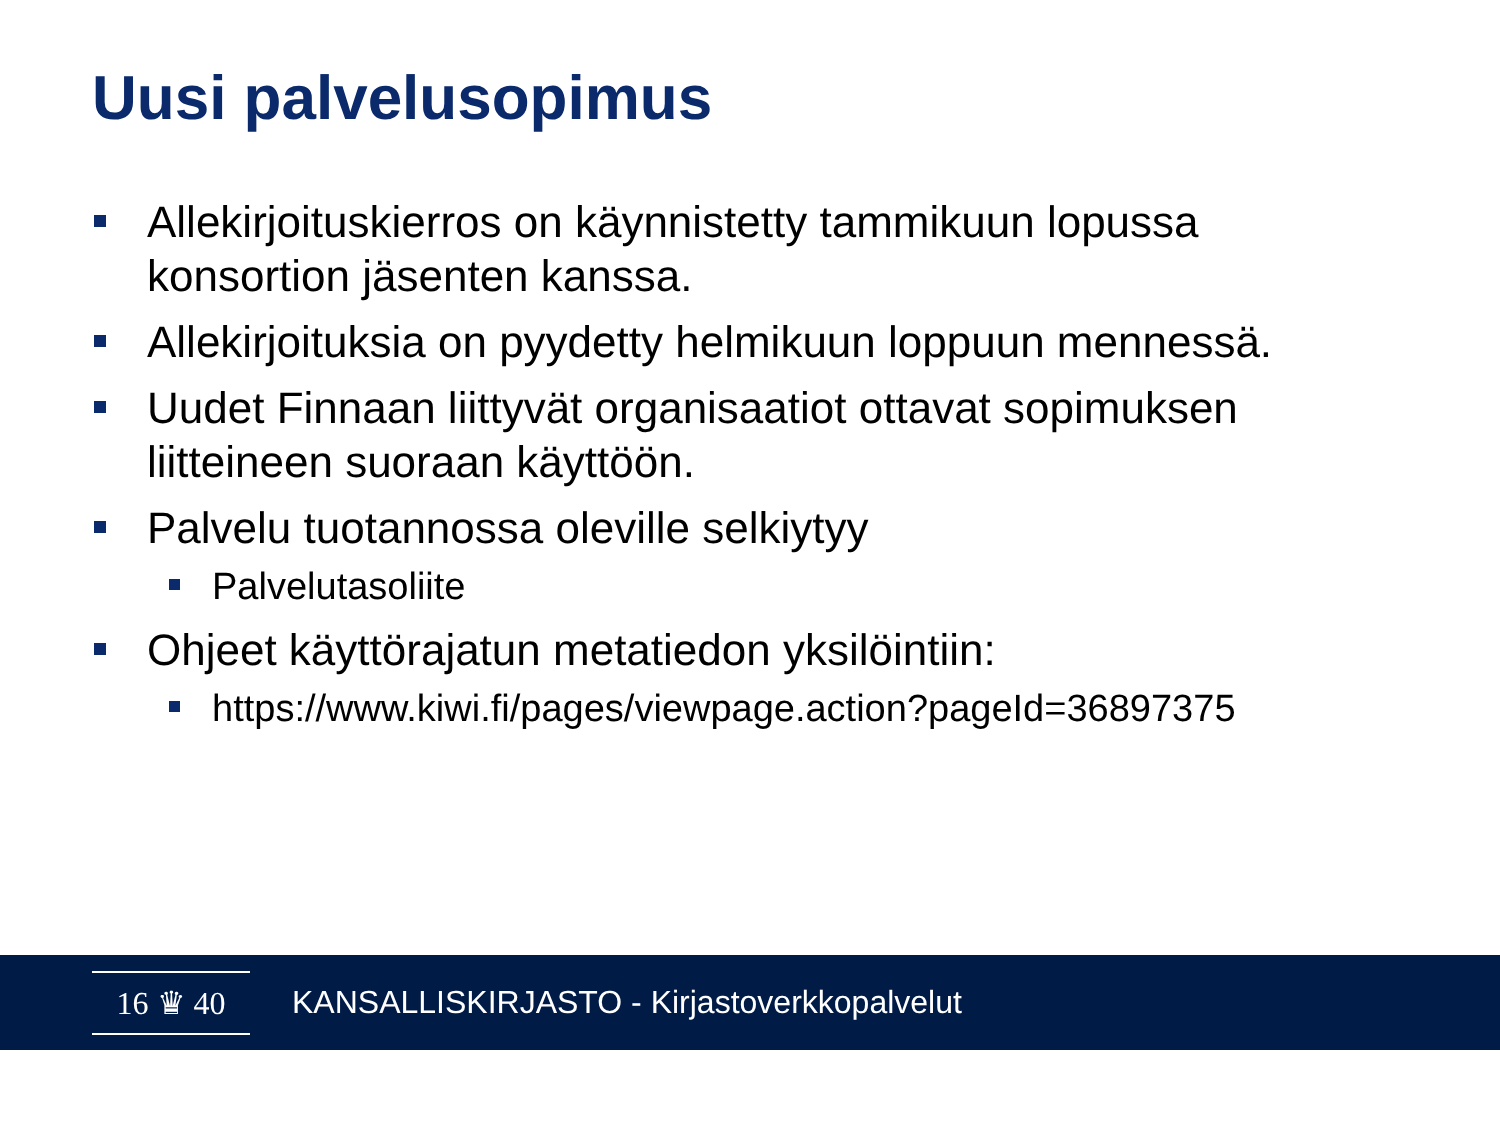Uusi palvelusopimus
Allekirjoituskierros on käynnistetty tammikuun lopussa konsortion jäsenten kanssa.
Allekirjoituksia on pyydetty helmikuun loppuun mennessä.
Uudet Finnaan liittyvät organisaatiot ottavat sopimuksen liitteineen suoraan käyttöön.
Palvelu tuotannossa oleville selkiytyy
Palvelutasoliite
Ohjeet käyttörajatun metatiedon yksilöintiin:
https://www.kiwi.fi/pages/viewpage.action?pageId=36897375
16 ♛ 40
KANSALLISKIRJASTO - Kirjastoverkkopalvelut